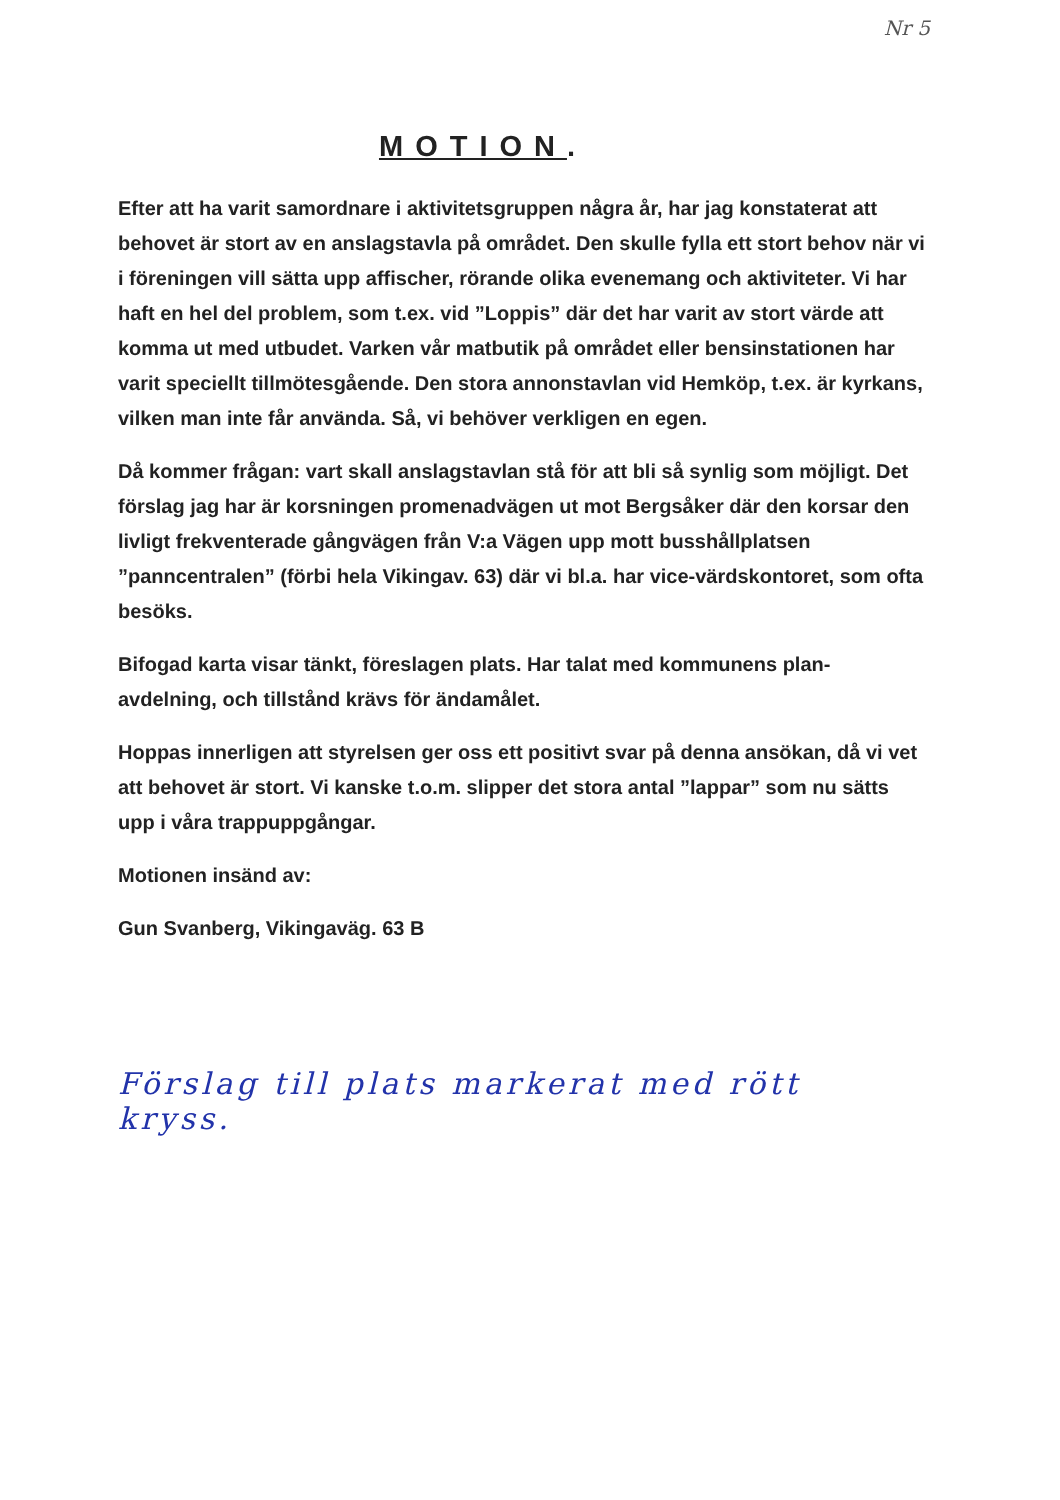Nr 5
MOTION.
Efter att ha varit samordnare i aktivitetsgruppen några år, har jag konstaterat att behovet är stort av en anslagstavla på området. Den skulle fylla ett stort behov när vi i föreningen vill sätta upp affischer, rörande olika evenemang och aktiviteter. Vi har haft en hel del problem, som t.ex. vid ”Loppis” där det har varit av stort värde att komma ut med utbudet. Varken vår matbutik på området eller bensinstationen har varit speciellt tillmötesgående. Den stora annonstavlan vid Hemköp, t.ex. är kyrkans, vilken man inte får använda. Så, vi behöver verkligen en egen.
Då kommer frågan: vart skall anslagstavlan stå för att bli så synlig som möjligt. Det förslag jag har är korsningen promenadvägen ut mot Bergsåker där den korsar den livligt frekventerade gångvägen från V:a Vägen upp mott busshållplatsen ”panncentralen” (förbi hela Vikingav. 63) där vi bl.a. har vice-värdskontoret, som ofta besöks.
Bifogad karta visar tänkt, föreslagen plats. Har talat med kommunens plan-avdelning, och tillstånd krävs för ändamålet.
Hoppas innerligen att styrelsen ger oss ett positivt svar på denna ansökan, då vi vet att behovet är stort. Vi kanske t.o.m. slipper det stora antal ”lappar” som nu sätts upp i våra trappuppgångar.
Motionen insänd av:
Gun Svanberg, Vikingaväg. 63 B
Förslag till plats markerat med rött kryss.